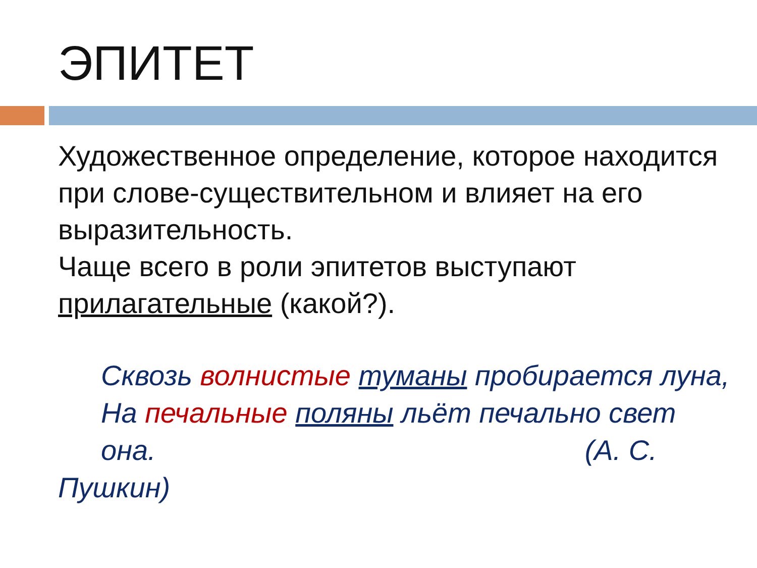ЭПИТЕТ
Художественное определение, которое находится при слове-существительном и влияет на его выразительность.
Чаще всего в роли эпитетов выступают прилагательные (какой?).
Сквозь волнистые туманы пробирается луна,
На печальные поляны льёт печально свет
она. (А. С. Пушкин)